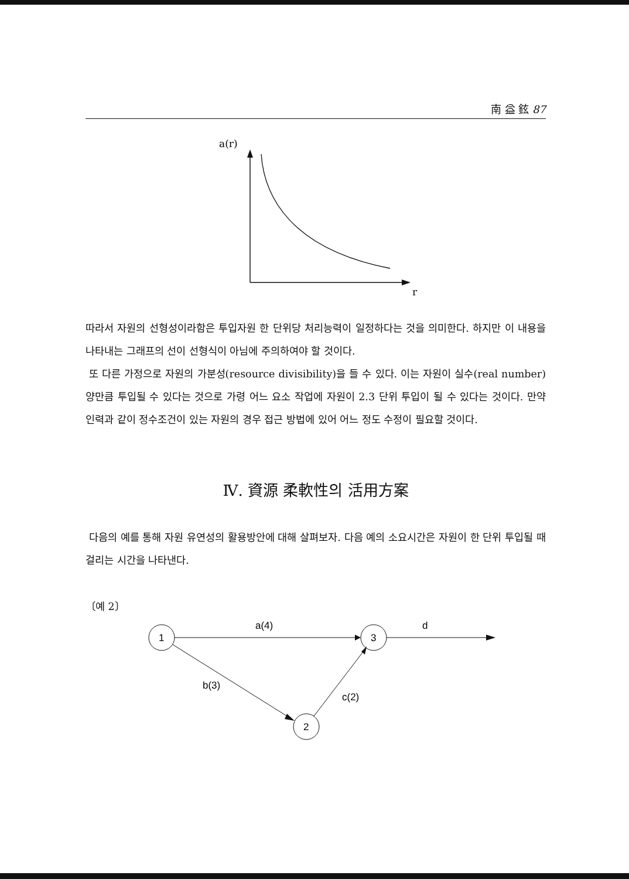南 益 鉉 87
a(r)
r
따라서 자원의 선형성이라함은 투입자원 한 단위당 처리능력이 일정하다는 것을 의미한다. 하지만 이 내용을 나타내는 그래프의 선이 선형식이 아님에 주의하여야 할 것이다.
또 다른 가정으로 자원의 가분성(resource divisibility)을 들 수 있다. 이는 자원이 실수(real number)양만큼 투입될 수 있다는 것으로 가령 어느 요소 작업에 자원이 2.3 단위 투입이 될 수 있다는 것이다. 만약 인력과 같이 정수조건이 있는 자원의 경우 접근 방법에 있어 어느 정도 수정이 필요할 것이다.
Ⅳ. 資源 柔軟性의 活用方案
다음의 예를 통해 자원 유연성의 활용방안에 대해 살펴보자. 다음 예의 소요시간은 자원이 한 단위 투입될 때 걸리는 시간을 나타낸다.
〔예 2〕
1
3
2
a(4)
d
b(3)
c(2)